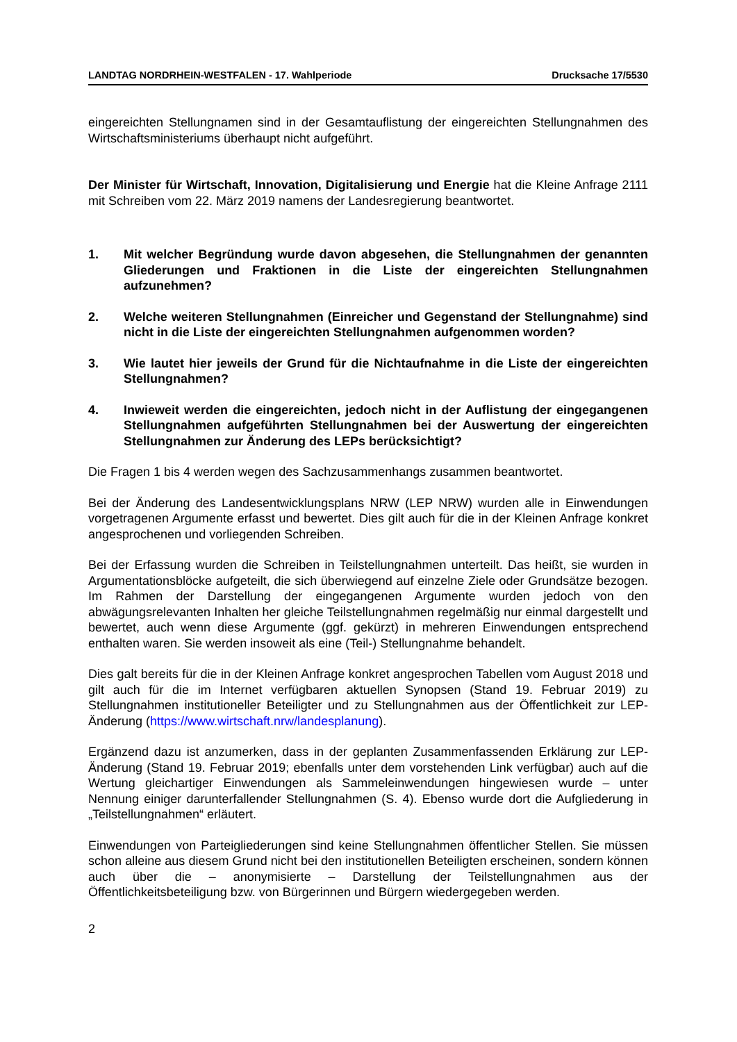LANDTAG NORDRHEIN-WESTFALEN - 17. Wahlperiode Drucksache 17/5530
eingereichten Stellungnamen sind in der Gesamtauflistung der eingereichten Stellungnahmen des Wirtschaftsministeriums überhaupt nicht aufgeführt.
Der Minister für Wirtschaft, Innovation, Digitalisierung und Energie hat die Kleine Anfrage 2111 mit Schreiben vom 22. März 2019 namens der Landesregierung beantwortet.
1. Mit welcher Begründung wurde davon abgesehen, die Stellungnahmen der genannten Gliederungen und Fraktionen in die Liste der eingereichten Stellungnahmen aufzunehmen?
2. Welche weiteren Stellungnahmen (Einreicher und Gegenstand der Stellungnahme) sind nicht in die Liste der eingereichten Stellungnahmen aufgenommen worden?
3. Wie lautet hier jeweils der Grund für die Nichtaufnahme in die Liste der eingereichten Stellungnahmen?
4. Inwieweit werden die eingereichten, jedoch nicht in der Auflistung der eingegangenen Stellungnahmen aufgeführten Stellungnahmen bei der Auswertung der eingereichten Stellungnahmen zur Änderung des LEPs berücksichtigt?
Die Fragen 1 bis 4 werden wegen des Sachzusammenhangs zusammen beantwortet.
Bei der Änderung des Landesentwicklungsplans NRW (LEP NRW) wurden alle in Einwendungen vorgetragenen Argumente erfasst und bewertet. Dies gilt auch für die in der Kleinen Anfrage konkret angesprochenen und vorliegenden Schreiben.
Bei der Erfassung wurden die Schreiben in Teilstellungnahmen unterteilt. Das heißt, sie wurden in Argumentationsblöcke aufgeteilt, die sich überwiegend auf einzelne Ziele oder Grundsätze bezogen. Im Rahmen der Darstellung der eingegangenen Argumente wurden jedoch von den abwägungsrelevanten Inhalten her gleiche Teilstellungnahmen regelmäßig nur einmal dargestellt und bewertet, auch wenn diese Argumente (ggf. gekürzt) in mehreren Einwendungen entsprechend enthalten waren. Sie werden insoweit als eine (Teil-) Stellungnahme behandelt.
Dies galt bereits für die in der Kleinen Anfrage konkret angesprochen Tabellen vom August 2018 und gilt auch für die im Internet verfügbaren aktuellen Synopsen (Stand 19. Februar 2019) zu Stellungnahmen institutioneller Beteiligter und zu Stellungnahmen aus der Öffentlichkeit zur LEP-Änderung (https://www.wirtschaft.nrw/landesplanung).
Ergänzend dazu ist anzumerken, dass in der geplanten Zusammenfassenden Erklärung zur LEP-Änderung (Stand 19. Februar 2019; ebenfalls unter dem vorstehenden Link verfügbar) auch auf die Wertung gleichartiger Einwendungen als Sammeleinwendungen hingewiesen wurde – unter Nennung einiger darunterfallender Stellungnahmen (S. 4). Ebenso wurde dort die Aufgliederung in „Teilstellungnahmen“ erläutert.
Einwendungen von Parteigliederungen sind keine Stellungnahmen öffentlicher Stellen. Sie müssen schon alleine aus diesem Grund nicht bei den institutionellen Beteiligten erscheinen, sondern können auch über die – anonymisierte – Darstellung der Teilstellungnahmen aus der Öffentlichkeitsbeteiligung bzw. von Bürgerinnen und Bürgern wiedergegeben werden.
2